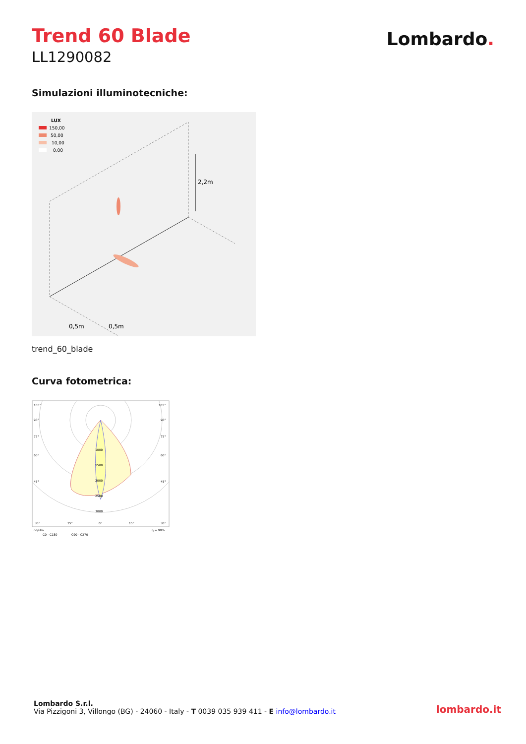Trend 60 Blade
LL1290082
Lombardo.
Simulazioni illuminotecniche:
LUX
150,00
50,00
10,00
0,00
2,2m
0,5m
0,5m
trend_60_blade
Curva fotometrica:
105°
105°
90°
90°
75°
75°
60°
60°
45°
45°
1000
1500
2000
2500
3000
30°
15°
0°
15°
30°
cd/klm
η = 99%
C0 - C180
C90 - C270
Lombardo S.r.l.
Via Pizzigoni 3, Villongo (BG) - 24060 - Italy - T 0039 035 939 411 - E info@lombardo.it
lombardo.it